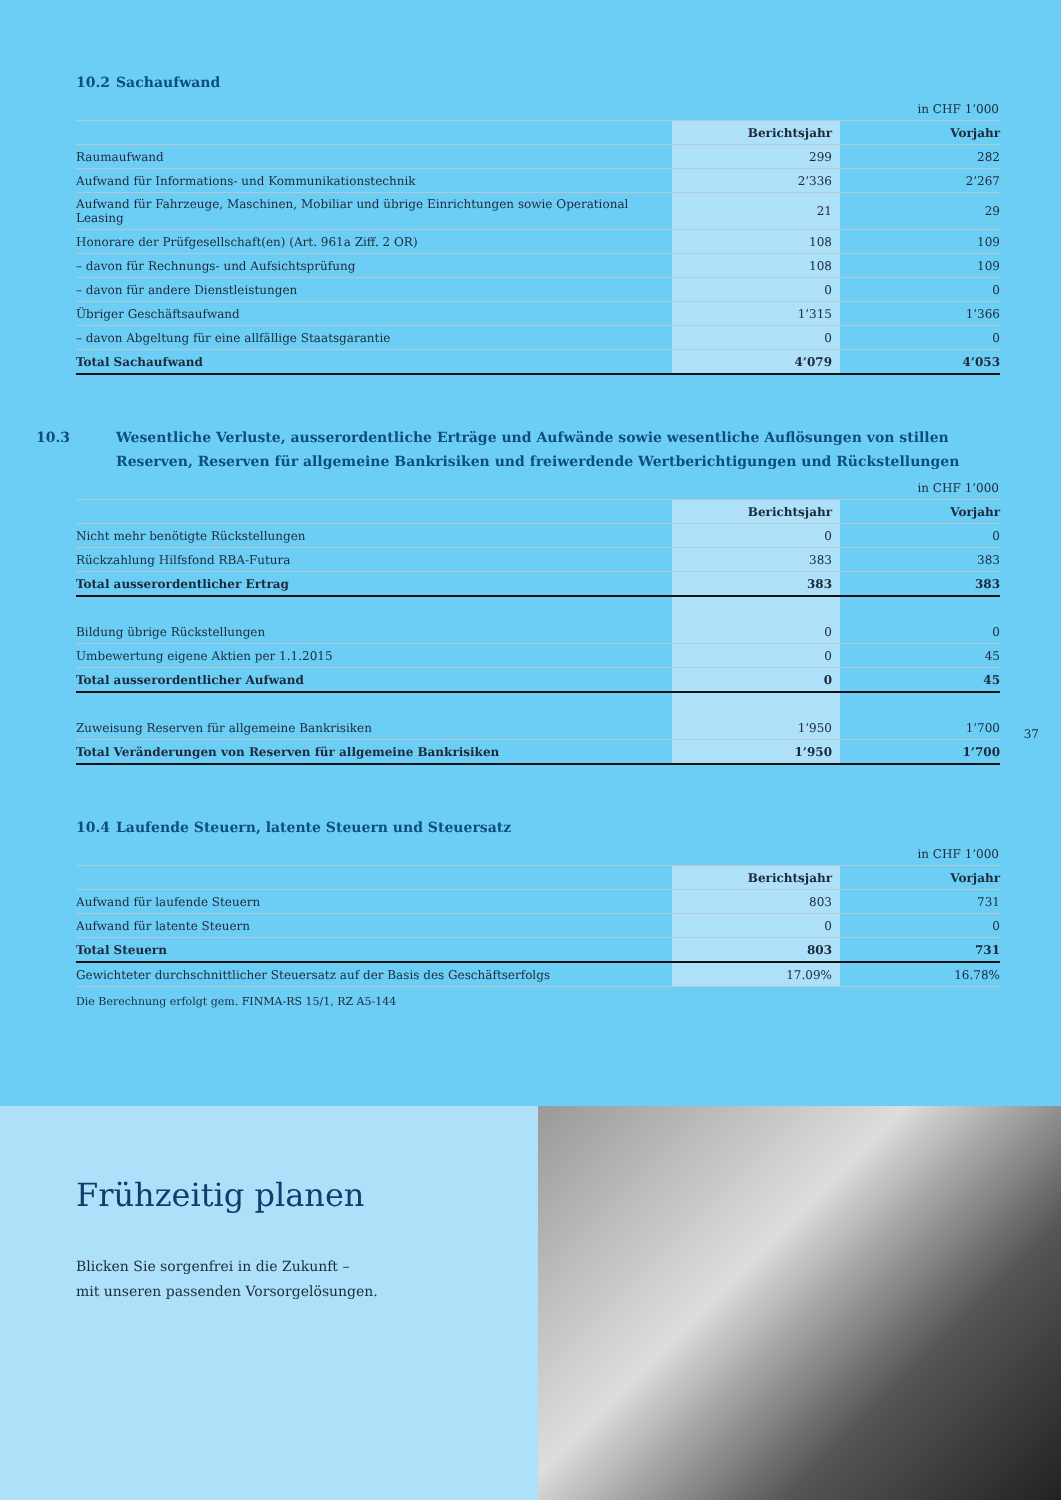10.2 Sachaufwand
in CHF 1’000
| | Berichtsjahr | Vorjahr |
| --- | --- | --- |
| Raumaufwand | 299 | 282 |
| Aufwand für Informations- und Kommunikationstechnik | 2’336 | 2’267 |
| Aufwand für Fahrzeuge, Maschinen, Mobiliar und übrige Einrichtungen sowie Operational Leasing | 21 | 29 |
| Honorare der Prüfgesellschaft(en) (Art. 961a Ziff. 2 OR) | 108 | 109 |
| – davon für Rechnungs- und Aufsichtsprüfung | 108 | 109 |
| – davon für andere Dienstleistungen | 0 | 0 |
| Übriger Geschäftsaufwand | 1’315 | 1’366 |
| – davon Abgeltung für eine allfällige Staatsgarantie | 0 | 0 |
| Total Sachaufwand | 4’079 | 4’053 |
10.3 Wesentliche Verluste, ausserordentliche Erträge und Aufwände sowie wesentliche Auflösungen von stillen Reserven, Reserven für allgemeine Bankrisiken und freiwerdende Wertberichtigungen und Rückstellungen
in CHF 1’000
| | Berichtsjahr | Vorjahr |
| --- | --- | --- |
| Nicht mehr benötigte Rückstellungen | 0 | 0 |
| Rückzahlung Hilfsfond RBA-Futura | 383 | 383 |
| Total ausserordentlicher Ertrag | 383 | 383 |
| Bildung übrige Rückstellungen | 0 | 0 |
| Umbewertung eigene Aktien per 1.1.2015 | 0 | 45 |
| Total ausserordentlicher Aufwand | 0 | 45 |
| Zuweisung Reserven für allgemeine Bankrisiken | 1’950 | 1’700 |
| Total Veränderungen von Reserven für allgemeine Bankrisiken | 1’950 | 1’700 |
37
10.4 Laufende Steuern, latente Steuern und Steuersatz
in CHF 1’000
| | Berichtsjahr | Vorjahr |
| --- | --- | --- |
| Aufwand für laufende Steuern | 803 | 731 |
| Aufwand für latente Steuern | 0 | 0 |
| Total Steuern | 803 | 731 |
| Gewichteter durchschnittlicher Steuersatz auf der Basis des Geschäftserfolgs | 17.09% | 16.78% |
Die Berechnung erfolgt gem. FINMA-RS 15/1, RZ A5-144
Frühzeitig planen
Blicken Sie sorgenfrei in die Zukunft –
mit unseren passenden Vorsorgelösungen.